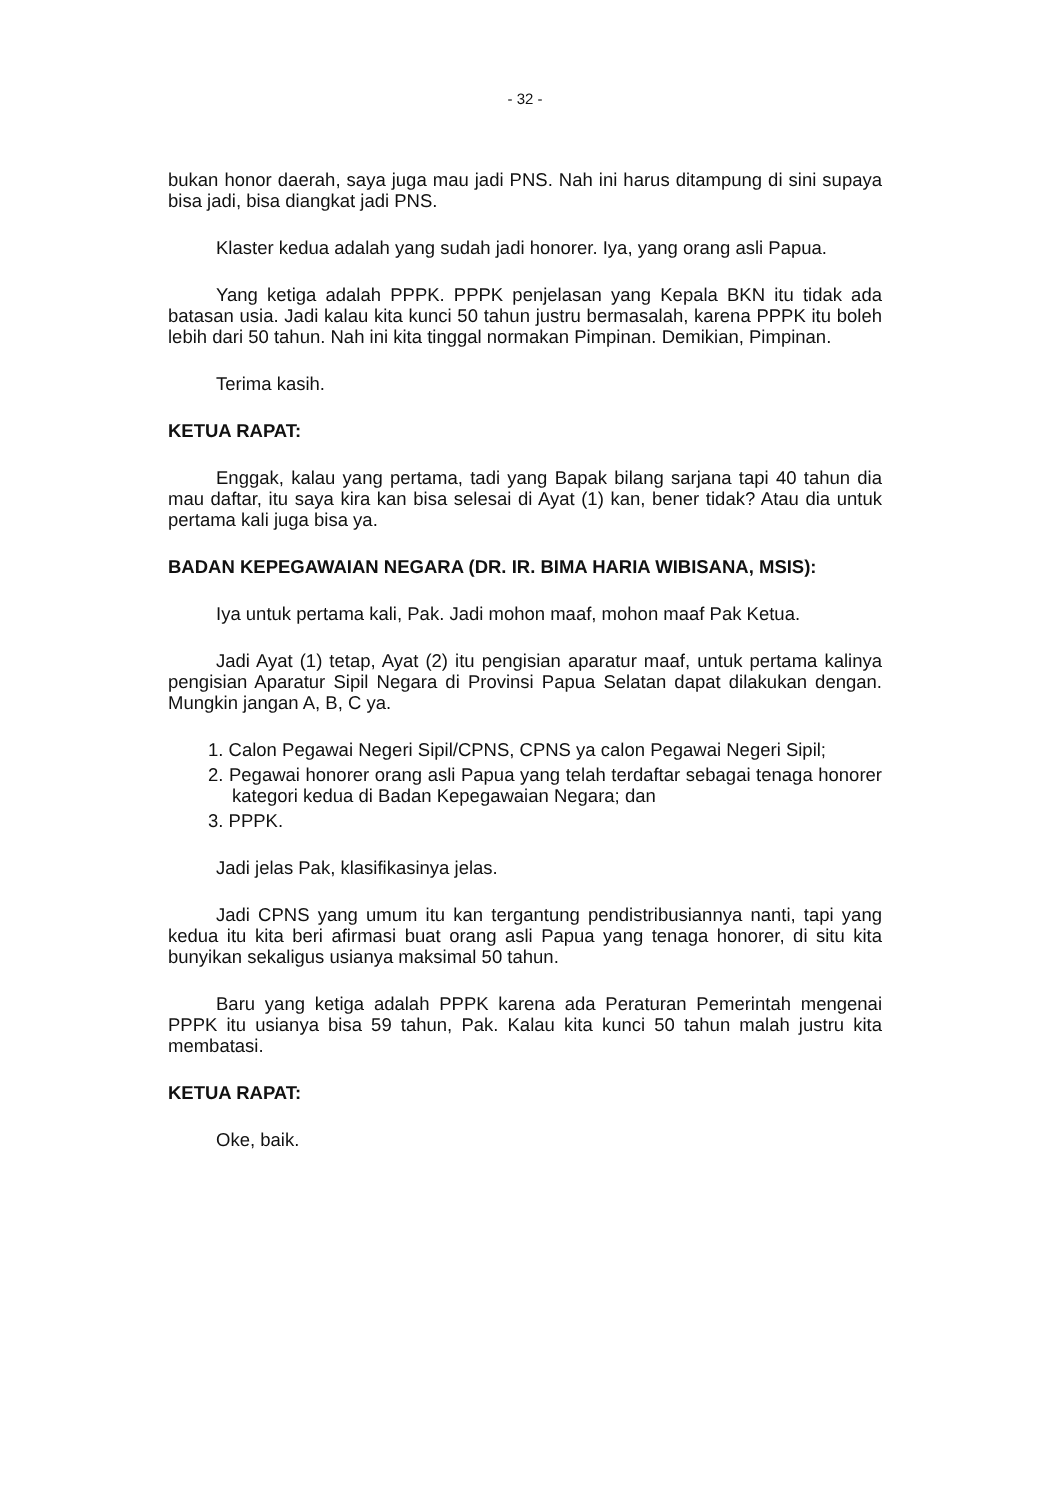- 32 -
bukan honor daerah, saya juga mau jadi PNS. Nah ini harus ditampung di sini supaya bisa jadi, bisa diangkat jadi PNS.
Klaster kedua adalah yang sudah jadi honorer. Iya, yang orang asli Papua.
Yang ketiga adalah PPPK. PPPK penjelasan yang Kepala BKN itu tidak ada batasan usia. Jadi kalau kita kunci 50 tahun justru bermasalah, karena PPPK itu boleh lebih dari 50 tahun. Nah ini kita tinggal normakan Pimpinan. Demikian, Pimpinan.
Terima kasih.
KETUA RAPAT:
Enggak, kalau yang pertama, tadi yang Bapak bilang sarjana tapi 40 tahun dia mau daftar, itu saya kira kan bisa selesai di Ayat (1) kan, bener tidak? Atau dia untuk pertama kali juga bisa ya.
BADAN KEPEGAWAIAN NEGARA (DR. IR. BIMA HARIA WIBISANA, MSIS):
Iya untuk pertama kali, Pak. Jadi mohon maaf, mohon maaf Pak Ketua.
Jadi Ayat (1) tetap, Ayat (2) itu pengisian aparatur maaf, untuk pertama kalinya pengisian Aparatur Sipil Negara di Provinsi Papua Selatan dapat dilakukan dengan. Mungkin jangan A, B, C ya.
1. Calon Pegawai Negeri Sipil/CPNS, CPNS ya calon Pegawai Negeri Sipil;
2. Pegawai honorer orang asli Papua yang telah terdaftar sebagai tenaga honorer kategori kedua di Badan Kepegawaian Negara; dan
3. PPPK.
Jadi jelas Pak, klasifikasinya jelas.
Jadi CPNS yang umum itu kan tergantung pendistribusiannya nanti, tapi yang kedua itu kita beri afirmasi buat orang asli Papua yang tenaga honorer, di situ kita bunyikan sekaligus usianya maksimal 50 tahun.
Baru yang ketiga adalah PPPK karena ada Peraturan Pemerintah mengenai PPPK itu usianya bisa 59 tahun, Pak. Kalau kita kunci 50 tahun malah justru kita membatasi.
KETUA RAPAT:
Oke, baik.